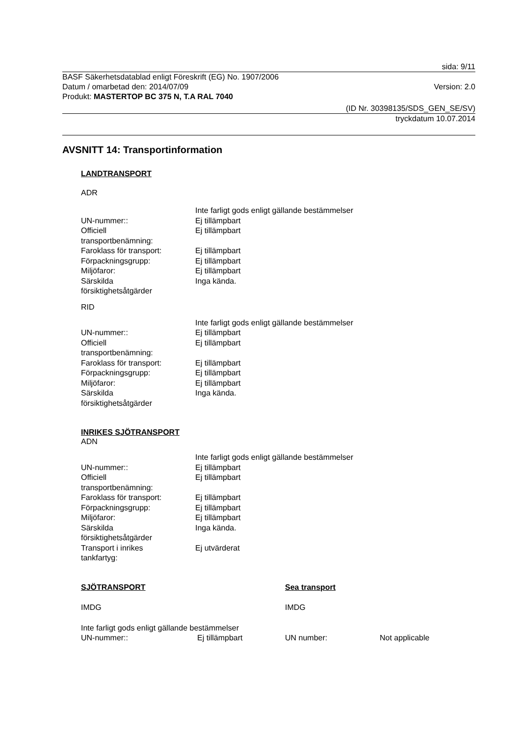sida: 9/11
BASF Säkerhetsdatablad enligt Föreskrift (EG) No. 1907/2006
Datum / omarbetad den: 2014/07/09 Version: 2.0
Produkt: MASTERTOP BC 375 N, T.A RAL 7040
(ID Nr. 30398135/SDS_GEN_SE/SV)
tryckdatum 10.07.2014
AVSNITT 14: Transportinformation
LANDTRANSPORT
ADR
| | Inte farligt gods enligt gällande bestämmelser |
| UN-nummer:: | Ej tillämpbart |
| Officiell transportbenämning: | Ej tillämpbart |
| Faroklass för transport: | Ej tillämpbart |
| Förpackningsgrupp: | Ej tillämpbart |
| Miljöfaror: | Ej tillämpbart |
| Särskilda försiktighetsåtgärder | Inga kända. |
RID
| | Inte farligt gods enligt gällande bestämmelser |
| UN-nummer:: | Ej tillämpbart |
| Officiell transportbenämning: | Ej tillämpbart |
| Faroklass för transport: | Ej tillämpbart |
| Förpackningsgrupp: | Ej tillämpbart |
| Miljöfaror: | Ej tillämpbart |
| Särskilda försiktighetsåtgärder | Inga kända. |
INRIKES SJÖTRANSPORT
ADN
| | Inte farligt gods enligt gällande bestämmelser |
| UN-nummer:: | Ej tillämpbart |
| Officiell transportbenämning: | Ej tillämpbart |
| Faroklass för transport: | Ej tillämpbart |
| Förpackningsgrupp: | Ej tillämpbart |
| Miljöfaror: | Ej tillämpbart |
| Särskilda försiktighetsåtgärder | Inga kända. |
| Transport i inrikes tankfartyg: | Ej utvärderat |
SJÖTRANSPORT
IMDG
Inte farligt gods enligt gällande bestämmelser
UN-nummer:: Ej tillämpbart
Sea transport
IMDG
UN number: Not applicable